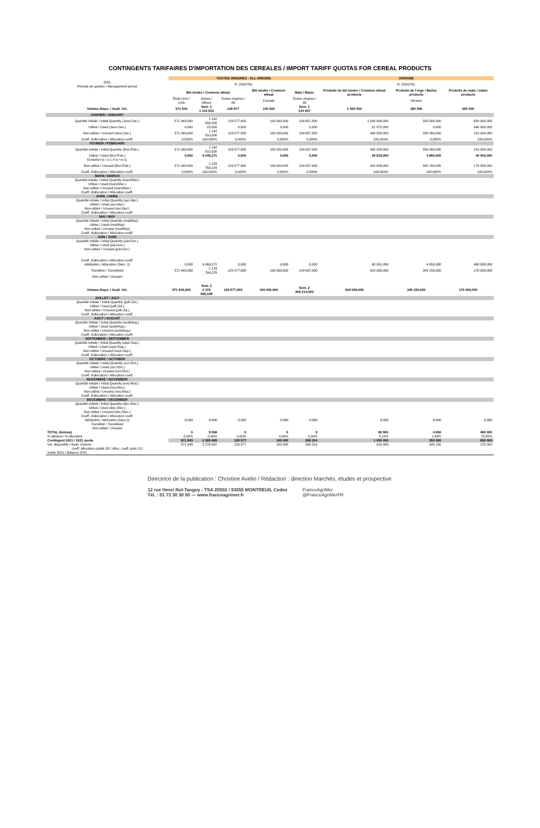CONTINGENTS TARIFAIRES D'IMPORTATION DES CEREALES / IMPORT TARIFF QUOTAS FOR CEREAL PRODUCTS
| | TOUTES ORIGINES - ALL ORIGINS | | | | | UKRAINE | | |
| 2021 Période de gestion / Management period | R. 2020/761 | | | | | R. 2020/761 | | |
| | Blé tendre / Common wheat | | | Blé tendre / Common wheat | Maïs / Maize | Produits de blé tendre / Common wheat products | Produits de l'orge / Barley products | Produits du maïs / maize products |
| | États-Unis / USA | Autres / Others | Toutes origines / All | Canada | Toutes origines / All | | Ukraine | |
| Volume dispo. / Avail. Vol. | 571 943 | Sem. 1 1 142 833 | 129 577 | 100 000 | Sem. 1 134 607 | 1 000 000 | 350 000 | 650 000 |
| JANVIER / JANUARY | | | | | | | | |
| Quantité initiale / Initial Quantity (Janv./Jan.) | 571 943,000 | 1 142 832,500 | 129 577,000 | 100 000,000 | 134 607,000 | 1 000 000,000 | 350 000,000 | 650 000,000 |
| Utilisé / Used (Janv./Jan.) | 0,000 | 22,000 | 0,000 | 0,000 | 0,000 | 51 072,000 | 0,000 | 440 000,000 |
| Non-utilisé / Unused (Janv./Jan.) | 571 943,000 | 1 142 810,500 | 129 577,000 | 100 000,000 | 134 607,000 | 948 928,000 | 350 000,000 | 210 000,000 |
| Coeff. d'allocation / Allocation coeff. | 0,000% | 100,000% | 0,000% | 0,000% | 0,000% | 100,000% | 0,000% | 100,000% |
| FEVRIER / FEBRUARY | | | | | | | | |
| Quantité initiale / Initial Quantity (févr./Feb.) | 571 943,000 | 1 142 810,500 | 129 577,000 | 100 000,000 | 134 607,000 | 948 928,000 | 350 000,000 | 210 000,000 |
| Utilisé / Used (févr./Feb.) | 0,000 | 9 046,271 | 0,000 | 0,000 | 0,000 | 29 919,000 | 4 850,000 | 40 000,000 |
| Evolution (s / s-1 // w / w-1) | | | | | | | | |
| Non-utilisé / Unused (févr./Feb.) | 571 943,000 | 1 133 764,229 | 129 577,000 | 100 000,000 | 134 607,000 | 919 009,000 | 345 150,000 | 170 000,000 |
| Coeff. d'allocation / Allocation coeff. | 0,000% | 100,000% | 0,000% | 0,000% | 0,000% | 100,000% | 100,000% | 100,000% |
| MARS / MARCH | | | | | | | | |
| Quantité initiale / Initial Quantity (mars/Mar.) | | | | | | | | |
| Utilisé / Used (mars/Mar.) | | | | | | | | |
| Non-utilisé / Unused (mars/Mar.) | | | | | | | | |
| Coeff. d'allocation / Allocation coeff. | | | | | | | | |
| AVRIL / APRIL | | | | | | | | |
| Quantité initiale / Initial Quantity (avr./Apr.) | | | | | | | | |
| Utilisé / Used (avr./Apr.) | | | | | | | | |
| Non-utilisé / Unused (avr./Apr.) | | | | | | | | |
| Coeff. d'allocation / Allocation coeff. | | | | | | | | |
| MAI / MAY | | | | | | | | |
| Quantité initiale / Initial Quantity (mai/May) | | | | | | | | |
| Utilisé / Used (mai/May) | | | | | | | | |
| Non-utilisé / Unused (mai/May) | | | | | | | | |
| Coeff. d'allocation / Allocation coeff. | | | | | | | | |
| JUIN / JUNE | | | | | | | | |
| Quantité initiale / Initial Quantity (juin/Jun.) | | | | | | | | |
| Utilisé / Used (juin/Jun.) | | | | | | | | |
| Non-utilisé / Unused (juin/Jun.) | | | | | | | | |
| Coeff. d'allocation / Allocation coeff. | | | | | | | | |
| Attribution / Allocation (Sem. 1) | 0,000 | 9 068,271 | 0,000 | 0,000 | 0,000 | 80 991,000 | 4 850,000 | 480 000,000 |
| Transféré / Transfered | 571 943,000 | 1 133 764,229 | 129 577,000 | 100 000,000 | 134 607,000 | 919 009,000 | 345 150,000 | 170 000,000 |
| Non-utilisé / Unused | | | | | | | | |
| Volume dispo. / Avail. Vol. | 571 943,000 | Sem. 2 2 276 596,229 | 129 577,000 | 100 000,000 | Sem. 2 269 214,000 | 919 009,000 | 345 150,000 | 170 000,000 |
| JUILLET / JULY | | | | | | | | |
| Quantité initiale / Initial Quantity (juill./Jul.) | | | | | | | | |
| Utilisé / Used (juill./Jul.) | | | | | | | | |
| Non-utilisé / Unused (juill./Jul.) | | | | | | | | |
| Coeff. d'allocation / Allocation coeff. | | | | | | | | |
| AOUT / AUGUST | | | | | | | | |
| Quantité initiale / Initial Quantity (août/Aug.) | | | | | | | | |
| Utilisé / Used (août/Aug.) | | | | | | | | |
| Non-utilisé / Unused (août/Aug.) | | | | | | | | |
| Coeff. d'allocation / Allocation coeff. | | | | | | | | |
| SEPTEMBRE / SEPTEMBER | | | | | | | | |
| Quantité initiale / Initial Quantity (sept./Sep.) | | | | | | | | |
| Utilisé / Used (sept./Sep.) | | | | | | | | |
| Non-utilisé / Unused (sept./Sep.) | | | | | | | | |
| Coeff. d'allocation / Allocation coeff. | | | | | | | | |
| OCTOBRE / OCTOBER | | | | | | | | |
| Quantité initiale / Initial Quantity (oct./Oct.) | | | | | | | | |
| Utilisé / Used (oct./Oct.) | | | | | | | | |
| Non-utilisé / Unused (oct./Oct.) | | | | | | | | |
| Coeff. d'allocation / Allocation coeff. | | | | | | | | |
| NOVEMBRE / NOVEMBER | | | | | | | | |
| Quantité initiale / Initial Quantity (nov./Nov.) | | | | | | | | |
| Utilisé / Used (nov./Nov.) | | | | | | | | |
| Non-utilisé / Unused (nov./Nov.) | | | | | | | | |
| Coeff. d'allocation / Allocation coeff. | | | | | | | | |
| DECEMBRE / DECEMBER | | | | | | | | |
| Quantité initiale / Initial Quantity (déc./Dec.) | | | | | | | | |
| Utilisé / Used (déc./Dec.) | | | | | | | | |
| Non-utilisé / Unused (déc./Dec.) | | | | | | | | |
| Coeff. d'allocation / Allocation coeff. | | | | | | | | |
| Attribution / Allocation (Sem.2) | 0,000 | 0,000 | 0,000 | 0,000 | 0,000 | 0,000 | 0,000 | 0,000 |
| Transféré / Transfered | | | | | | | | |
| Non-utilisé / Unused | | | | | | | | |
| TOTAL (tonnes) | 0 | 9 068 | 0 | 0 | 0 | 80 991 | 4 850 | 480 000 |
| % attribué / % allocated | 0,00% | 0,40% | 0,00% | 0,00% | 0,00% | 8,10% | 1,39% | 73,85% |
| Contingent 2021 / 2021 quota | 571 943 | 2 285 665 | 129 577 | 100 000 | 269 214 | 1 000 000 | 350 000 | 650 000 |
| Vol. disponible / Avail. Volume | 571 943 | 2 276 597 | 129 577 | 100 000 | 269 214 | 919 009 | 345 150 | 170 000 |
| coeff. allocation publié JO / Alloc. coeff. publ. OJ | | | | | | | | |
| Solde 2021 / Balance 2021 | | | | | | | | |
Directrice de la publication : Christine Avelin / Rédaction : direction Marchés, études et prospective
12 rue Henri Rol-Tanguy - TSA 20002 / 93555 MONTREUIL Cedex
Tél. : 01 73 30 30 00 — www.franceagrimer.fr
FranceAgriMer
@FranceAgriMerFR